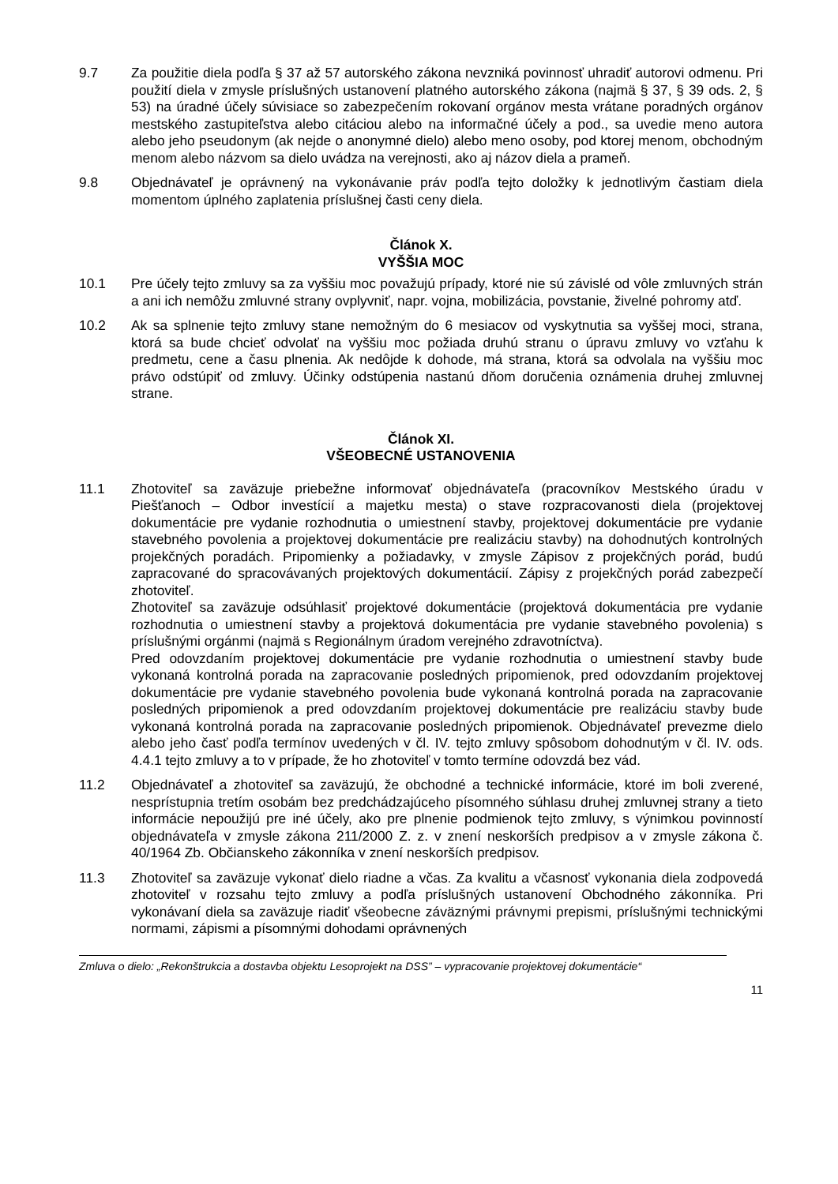9.7 Za použitie diela podľa § 37 až 57 autorského zákona nevzniká povinnosť uhradiť autorovi odmenu. Pri použití diela v zmysle príslušných ustanovení platného autorského zákona (najmä § 37, § 39 ods. 2, § 53) na úradné účely súvisiace so zabezpečením rokovaní orgánov mesta vrátane poradných orgánov mestského zastupiteľstva alebo citáciou alebo na informačné účely a pod., sa uvedie meno autora alebo jeho pseudonym (ak nejde o anonymné dielo) alebo meno osoby, pod ktorej menom, obchodným menom alebo názvom sa dielo uvádza na verejnosti, ako aj názov diela a prameň.
9.8 Objednávateľ je oprávnený na vykonávanie práv podľa tejto doložky k jednotlivým častiam diela momentom úplného zaplatenia príslušnej časti ceny diela.
Článok X.
VYŠŠIA MOC
10.1 Pre účely tejto zmluvy sa za vyššiu moc považujú prípady, ktoré nie sú závislé od vôle zmluvných strán a ani ich nemôžu zmluvné strany ovplyvniť, napr. vojna, mobilizácia, povstanie, živelné pohromy atď.
10.2 Ak sa splnenie tejto zmluvy stane nemožným do 6 mesiacov od vyskytnutia sa vyššej moci, strana, ktorá sa bude chcieť odvolať na vyššiu moc požiada druhú stranu o úpravu zmluvy vo vzťahu k predmetu, cene a času plnenia. Ak nedôjde k dohode, má strana, ktorá sa odvolala na vyššiu moc právo odstúpiť od zmluvy. Účinky odstúpenia nastanú dňom doručenia oznámenia druhej zmluvnej strane.
Článok XI.
VŠEOBECNÉ USTANOVENIA
11.1 Zhotoviteľ sa zaväzuje priebežne informovať objednávateľa (pracovníkov Mestského úradu v Piešťanoch – Odbor investícií a majetku mesta) o stave rozpracovanosti diela (projektovej dokumentácie pre vydanie rozhodnutia o umiestnení stavby, projektovej dokumentácie pre vydanie stavebného povolenia a projektovej dokumentácie pre realizáciu stavby) na dohodnutých kontrolných projekčných poradách. Pripomienky a požiadavky, v zmysle Zápisov z projekčných porád, budú zapracované do spracovávaných projektových dokumentácií. Zápisy z projekčných porád zabezpečí zhotoviteľ.
Zhotoviteľ sa zaväzuje odsúhlasiť projektové dokumentácie (projektová dokumentácia pre vydanie rozhodnutia o umiestnení stavby a projektová dokumentácia pre vydanie stavebného povolenia) s príslušnými orgánmi (najmä s Regionálnym úradom verejného zdravotníctva).
Pred odovzdaním projektovej dokumentácie pre vydanie rozhodnutia o umiestnení stavby bude vykonaná kontrolná porada na zapracovanie posledných pripomienok, pred odovzdaním projektovej dokumentácie pre vydanie stavebného povolenia bude vykonaná kontrolná porada na zapracovanie posledných pripomienok a pred odovzdaním projektovej dokumentácie pre realizáciu stavby bude vykonaná kontrolná porada na zapracovanie posledných pripomienok. Objednávateľ prevezme dielo alebo jeho časť podľa termínov uvedených v čl. IV. tejto zmluvy spôsobom dohodnutým v čl. IV. ods. 4.4.1 tejto zmluvy a to v prípade, že ho zhotoviteľ v tomto termíne odovzdá bez vád.
11.2 Objednávateľ a zhotoviteľ sa zaväzujú, že obchodné a technické informácie, ktoré im boli zverené, nesprístupnia tretím osobám bez predchádzajúceho písomného súhlasu druhej zmluvnej strany a tieto informácie nepoužijú pre iné účely, ako pre plnenie podmienok tejto zmluvy, s výnimkou povinností objednávateľa v zmysle zákona 211/2000 Z. z. v znení neskorších predpisov a v zmysle zákona č. 40/1964 Zb. Občianskeho zákonníka v znení neskorších predpisov.
11.3 Zhotoviteľ sa zaväzuje vykonať dielo riadne a včas. Za kvalitu a včasnosť vykonania diela zodpovedá zhotoviteľ v rozsahu tejto zmluvy a podľa príslušných ustanovení Obchodného zákonníka. Pri vykonávaní diela sa zaväzuje riadiť všeobecne záväznými právnymi prepismi, príslušnými technickými normami, zápismi a písomnými dohodami oprávnených
Zmluva o dielo: „Rekonštrukcia a dostavba objektu Lesoprojekt na DSS” – vypracovanie projektovej dokumentácie“
11